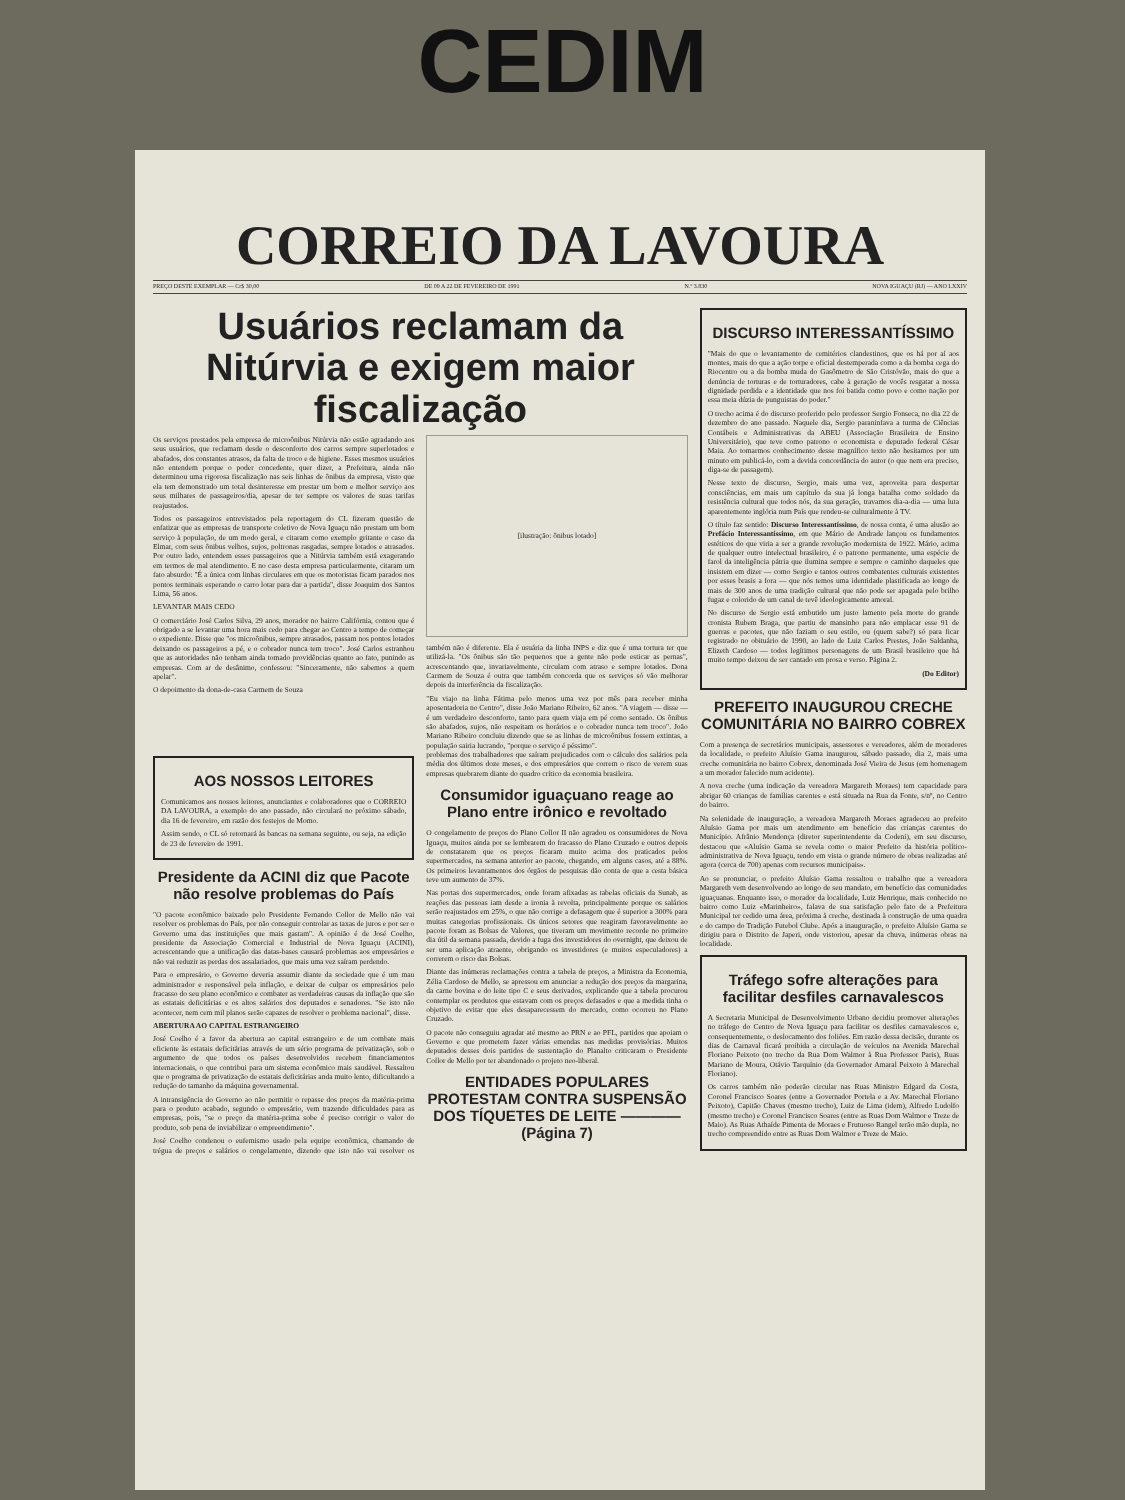CEDIM
CORREIO DA LAVOURA
PREÇO DESTE EXEMPLAR — Cr$ 30,00 DE 09 A 22 DE FEVEREIRO DE 1991 N.º 3.830 NOVA IGUAÇU (RJ) — ANO LXXIV
Usuários reclamam da Nitúrvia e exigem maior fiscalização
Os serviços prestados pela empresa de microônibus Nitúrvia não estão agradando aos seus usuários, que reclamam desde o desconforto dos carros sempre superlotados e abafados, dos constantes atrasos, da falta de troco e de higiene. Esses mesmos usuários não entendem porque o poder concedente, quer dizer, a Prefeitura, ainda não determinou uma rigorosa fiscalização nas seis linhas de ônibus da empresa, visto que ela tem demonstrado um total desinteresse em prestar um bom e melhor serviço aos seus milhares de passageiros/dia, apesar de ter sempre os valores de suas tarifas reajustados.
Todos os passageiros entrevistados pela reportagem do CL fizeram questão de enfatizar que as empresas de transporte coletivo de Nova Iguaçu não prestam um bom serviço à população, de um modo geral, e citaram como exemplo gritante o caso da Elmar, com seus ônibus velhos, sujos, poltronas rasgadas, sempre lotados e atrasados. Por outro lado, entendem esses passageiros que a Nitúrvia também está exagerando em termos de mal atendimento. E no caso desta empresa particularmente, citaram um fato absurdo: "É a única com linhas circulares em que os motoristas ficam parados nos pontos terminais esperando o carro lotar para dar a partida", disse Joaquim dos Santos Lima, 56 anos.
LEVANTAR MAIS CEDO
O comerciário José Carlos Silva, 29 anos, morador no bairro Califórnia, contou que é obrigado a se levantar uma hora mais cedo para chegar ao Centro a tempo de começar o expediente. Disse que "os microônibus, sempre atrasados, passam nos pontos lotados deixando os passageiros a pé, e o cobrador nunca tem troco". José Carlos estranhou que as autoridades não tenham ainda tomado providências quanto ao fato, punindo as empresas. Com ar de desânimo, confessou: "Sinceramente, não sabemos a quem apelar".
O depoimento da dona-de-casa Carmem de Souza
[ilustração: ônibus lotado]
também não é diferente. Ela é usuária da linha INPS e diz que é uma tortura ter que utilizá-la. "Os ônibus são tão pequenos que a gente não pode esticar as pernas", acrescentando que, invariavelmente, circulam com atraso e sempre lotados. Dona Carmem de Souza é outra que também concorda que os serviços só vão melhorar depois da interferência da fiscalização.
"Eu viajo na linha Fátima pelo menos uma vez por mês para receber minha aposentadoria no Centro", disse João Mariano Ribeiro, 62 anos. "A viagem — disse — é um verdadeiro desconforto, tanto para quem viaja em pé como sentado. Os ônibus são abafados, sujos, não respeitam os horários e o cobrador nunca tem troco". João Mariano Ribeiro concluiu dizendo que se as linhas de microônibus fossem extintas, a população sairia lucrando, "porque o serviço é péssimo".
AOS NOSSOS LEITORES
Comunicamos aos nossos leitores, anunciantes e colaboradores que o CORREIO DA LAVOURA, a exemplo do ano passado, não circulará no próximo sábado, dia 16 de fevereiro, em razão dos festejos de Momo.
Assim sendo, o CL só retornará às bancas na semana seguinte, ou seja, na edição de 23 de fevereiro de 1991.
Presidente da ACINI diz que Pacote não resolve problemas do País
"O pacote econômico baixado pelo Presidente Fernando Collor de Mello não vai resolver os problemas do País, por não conseguir controlar as taxas de juros e por ser o Governo uma das instituições que mais gastam". A opinião é de José Coelho, presidente da Associação Comercial e Industrial de Nova Iguaçu (ACINI), acrescentando que a unificação das datas-bases causará problemas aos empresários e não vai reduzir as perdas dos assalariados, que mais uma vez saíram perdendo.
Para o empresário, o Governo deveria assumir diante da sociedade que é um mau administrador e responsável pela inflação, e deixar de culpar os empresários pelo fracasso do seu plano econômico e combater as verdadeiras causas da inflação que são as estatais deficitárias e os altos salários dos deputados e senadores. "Se isto não acontecer, nem cem mil planos serão capazes de resolver o problema nacional", disse.
ABERTURA AO CAPITAL ESTRANGEIRO
José Coelho é a favor da abertura ao capital estrangeiro e de um combate mais eficiente às estatais deficitárias através de um sério programa de privatização, sob o argumento de que todos os países desenvolvidos recebem financiamentos internacionais, o que contribui para um sistema econômico mais saudável. Ressaltou que o programa de privatização de estatais deficitárias anda muito lento, dificultando a redução do tamanho da máquina governamental.
A intransigência do Governo ao não permitir o repasse dos preços da matéria-prima para o produto acabado, segundo o empresário, vem trazendo dificuldades para as empresas, pois, "se o preço da matéria-prima sobe é preciso corrigir o valor do produto, sob pena de inviabilizar o empreendimento".
José Coelho condenou o eufemismo usado pela equipe econômica, chamando de trégua de preços e salários o congelamento, dizendo que isto não vai resolver os problemas dos trabalhadores que saíram prejudicados com o cálculo dos salários pela média dos últimos doze meses, e dos empresários que correm o risco de verem suas empresas quebrarem diante do quadro crítico da economia brasileira.
Consumidor iguaçuano reage ao Plano entre irônico e revoltado
O congelamento de preços do Plano Collor II não agradou os consumidores de Nova Iguaçu, muitos ainda por se lembrarem do fracasso do Plano Cruzado e outros depois de constatarem que os preços ficaram muito acima dos praticados pelos supermercados, na semana anterior ao pacote, chegando, em alguns casos, até a 88%. Os primeiros levantamentos dos órgãos de pesquisas dão conta de que a cesta básica teve um aumento de 37%.
Nas portas dos supermercados, onde foram afixadas as tabelas oficiais da Sunab, as reações das pessoas iam desde a ironia à revolta, principalmente porque os salários serão reajustados em 25%, o que não corrige a defasagem que é superior a 300% para muitas categorias profissionais. Os únicos setores que reagiram favoravelmente ao pacote foram as Bolsas de Valores, que tiveram um movimento recorde no primeiro dia útil da semana passada, devido a fuga dos investidores do overnight, que deixou de ser uma aplicação atraente, obrigando os investidores (e muitos especuladores) a correrem o risco das Bolsas.
Diante das inúmeras reclamações contra a tabela de preços, a Ministra da Economia, Zélia Cardoso de Mello, se apressou em anunciar a redução dos preços da margarina, da carne bovina e do leite tipo C e seus derivados, explicando que a tabela procurou contemplar os produtos que estavam com os preços defasados e que a medida tinha o objetivo de evitar que eles desaparecessem do mercado, como ocorreu no Plano Cruzado.
O pacote não conseguiu agradar até mesmo ao PRN e ao PFL, partidos que apoiam o Governo e que prometem fazer várias emendas nas medidas provisórias. Muitos deputados desses dois partidos de sustentação do Planalto criticaram o Presidente Collor de Mello por ter abandonado o projeto neo-liberal.
ENTIDADES POPULARES PROTESTAM CONTRA SUSPENSÃO DOS TÍQUETES DE LEITE ———— (Página 7)
DISCURSO INTERESSANTÍSSIMO
"Mais do que o levantamento de cemitérios clandestinos, que os há por aí aos montes, mais do que a ação torpe e oficial destemperada como a da bomba cega do Riocentro ou a da bomba muda do Gasômetro de São Cristóvão, mais do que a denúncia de torturas e de torturadores, cabe à geração de vocês resgatar a nossa dignidade perdida e a identidade que nos foi batida como povo e como nação por essa meia dúzia de punguistas do poder."
O trecho acima é do discurso proferido pelo professor Sergio Fonseca, no dia 22 de dezembro do ano passado. Naquele dia, Sergio paraninfava a turma de Ciências Contábeis e Administrativas da ABEU (Associação Brasileira de Ensino Universitário), que teve como patrono o economista e deputado federal César Maia. Ao tomarmos conhecimento desse magnífico texto não hesitamos por um minuto em publicá-lo, com a devida concordância do autor (o que nem era preciso, diga-se de passagem).
Nesse texto de discurso, Sergio, mais uma vez, aproveita para despertar consciências, em mais um capítulo da sua já longa batalha como soldado da resistência cultural que todos nós, da sua geração, travamos dia-a-dia — uma luta aparentemente inglória num País que rendeu-se culturalmente à TV.
O título faz sentido: Discurso Interessantíssimo, de nossa conta, é uma alusão ao Prefácio Interessantíssimo, em que Mário de Andrade lançou os fundamentos estéticos do que viria a ser a grande revolução modernista de 1922. Mário, acima de qualquer outro intelectual brasileiro, é o patrono permanente, uma espécie de farol da inteligência pátria que ilumina sempre e sempre o caminho daqueles que insistem em dizer — como Sergio e tantos outros combatentes culturais existentes por esses brasis a fora — que nós temos uma identidade plastificada ao longo de mais de 300 anos de uma tradição cultural que não pode ser apagada pelo brilho fugaz e colorido de um canal de tevê ideologicamente amoral.
No discurso de Sergio está embutido um justo lamento pela morte do grande cronista Rubem Braga, que partiu de mansinho para não emplacar esse 91 de guerras e pacotes, que não faziam o seu estilo, ou (quem sabe?) só para ficar registrado no obituário de 1990, ao lado de Luiz Carlos Prestes, João Saldanha, Elizeth Cardoso — todos legítimos personagens de um Brasil brasileiro que há muito tempo deixou de ser cantado em prosa e verso. Página 2.
(Do Editor)
PREFEITO INAUGUROU CRECHE COMUNITÁRIA NO BAIRRO COBREX
Com a presença de secretários municipais, assessores e vereadores, além de moradores da localidade, o prefeito Aluísio Gama inaugurou, sábado passado, dia 2, mais uma creche comunitária no bairro Cobrex, denominada José Vieira de Jesus (em homenagem a um morador falecido num acidente).
A nova creche (uma indicação da vereadora Margareth Moraes) tem capacidade para abrigar 60 crianças de famílias carentes e está situada na Rua da Fonte, s/nº, no Centro do bairro.
Na solenidade de inauguração, a vereadora Margareth Moraes agradeceu ao prefeito Aluísio Gama por mais um atendimento em benefício das crianças carentes do Município. Afrânio Mendonça (diretor superintendente da Codeni), em seu discurso, destacou que «Aluísio Gama se revela como o maior Prefeito da história político-administrativa de Nova Iguaçu, tendo em vista o grande número de obras realizadas até agora (cerca de 700) apenas com recursos municipais».
Ao se pronunciar, o prefeito Aluísio Gama ressaltou o trabalho que a vereadora Margareth vem desenvolvendo ao longo de seu mandato, em benefício das comunidades iguaçuanas. Enquanto isso, o morador da localidade, Luiz Henrique, mais conhecido no bairro como Luiz «Marinheiro», falava de sua satisfação pelo fato de a Prefeitura Municipal ter cedido uma área, próxima à creche, destinada à construção de uma quadra e do campo do Tradição Futebol Clube. Após a inauguração, o prefeito Aluísio Gama se dirigiu para o Distrito de Japeri, onde vistoriou, apesar da chuva, inúmeras obras na localidade.
Tráfego sofre alterações para facilitar desfiles carnavalescos
A Secretaria Municipal de Desenvolvimento Urbano decidiu promover alterações no tráfego do Centro de Nova Iguaçu para facilitar os desfiles carnavalescos e, consequentemente, o deslocamento dos foliões. Em razão dessa decisão, durante os dias de Carnaval ficará proibida a circulação de veículos na Avenida Marechal Floriano Peixoto (no trecho da Rua Dom Walmor à Rua Professor Paris), Ruas Mariano de Moura, Otávio Tarquínio (da Governador Amaral Peixoto à Marechal Floriano).
Os carros também não poderão circular nas Ruas Ministro Edgard da Costa, Coronel Francisco Soares (entre a Governador Portela e a Av. Marechal Floriano Peixoto), Capitão Chaves (mesmo trecho), Luiz de Lima (idem), Alfredo Ludolfo (mesmo trecho) e Coronel Francisco Soares (entre as Ruas Dom Walmor e Treze de Maio). As Ruas Athaíde Pimenta de Moraes e Frutuoso Rangel terão mão dupla, no trecho compreendido entre as Ruas Dom Walmor e Treze de Maio.